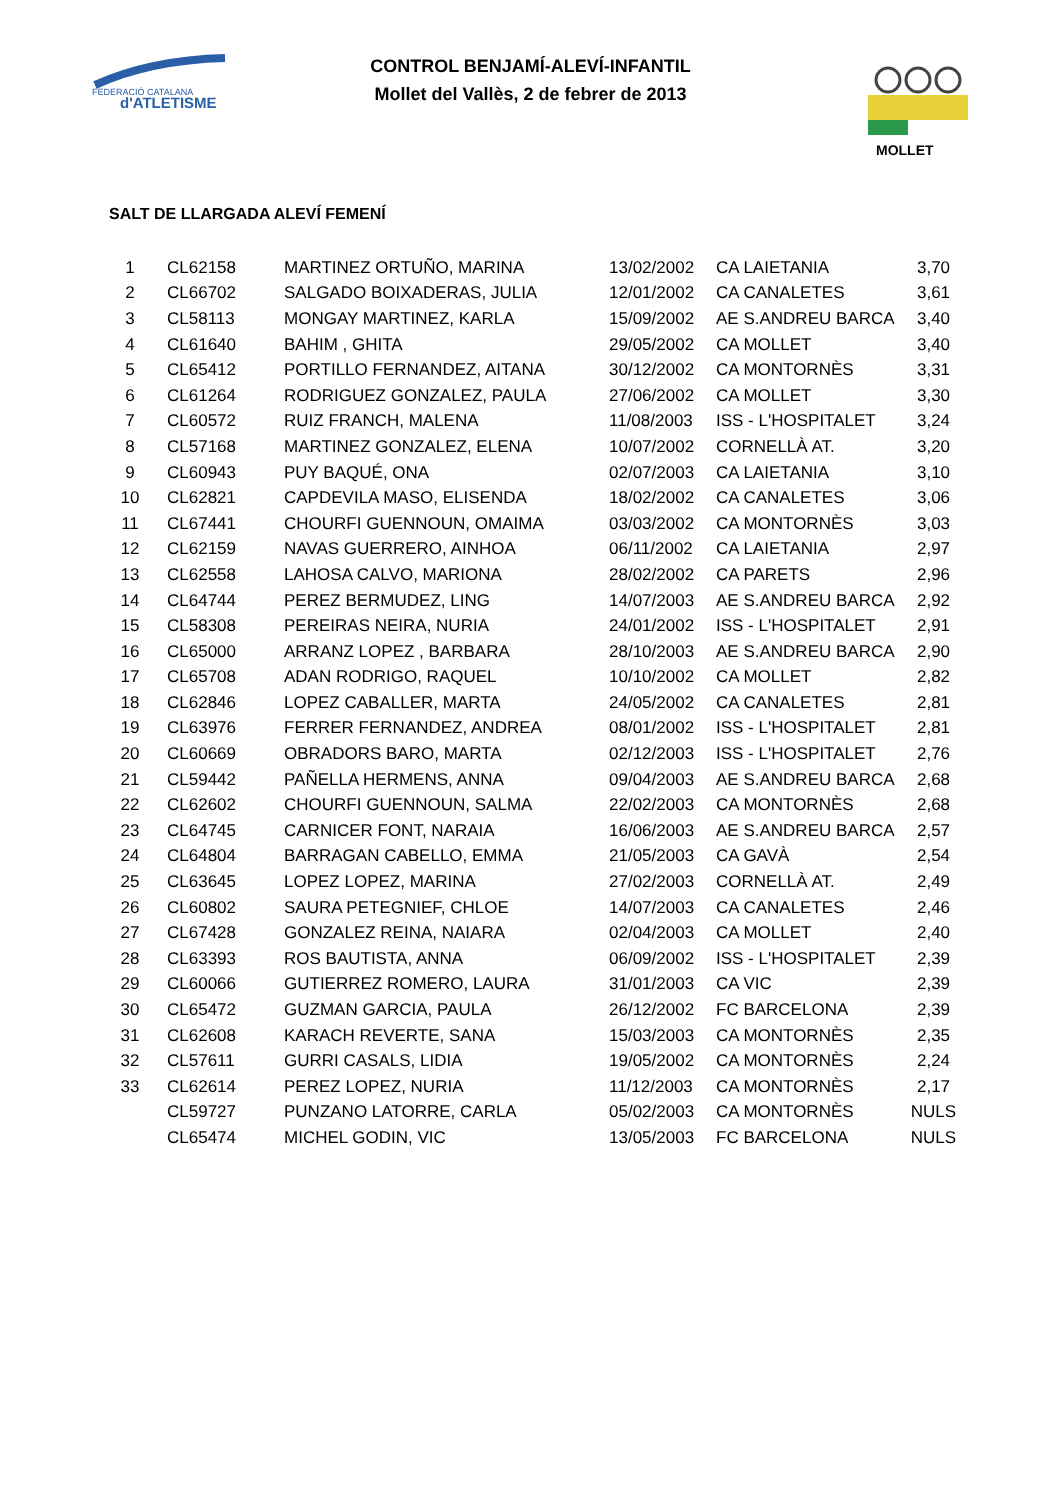FEDERACIÓ CATALANA
d'ATLETISME
CONTROL BENJAMÍ-ALEVÍ-INFANTIL
Mollet del Vallès, 2 de febrer de 2013
MOLLET
SALT DE LLARGADA ALEVÍ FEMENÍ
| 1 | CL62158 | MARTINEZ ORTUÑO, MARINA | 13/02/2002 | CA LAIETANIA | 3,70 |
| 2 | CL66702 | SALGADO BOIXADERAS, JULIA | 12/01/2002 | CA CANALETES | 3,61 |
| 3 | CL58113 | MONGAY MARTINEZ, KARLA | 15/09/2002 | AE S.ANDREU BARCA | 3,40 |
| 4 | CL61640 | BAHIM , GHITA | 29/05/2002 | CA MOLLET | 3,40 |
| 5 | CL65412 | PORTILLO FERNANDEZ, AITANA | 30/12/2002 | CA MONTORNÈS | 3,31 |
| 6 | CL61264 | RODRIGUEZ GONZALEZ, PAULA | 27/06/2002 | CA MOLLET | 3,30 |
| 7 | CL60572 | RUIZ FRANCH, MALENA | 11/08/2003 | ISS - L'HOSPITALET | 3,24 |
| 8 | CL57168 | MARTINEZ GONZALEZ, ELENA | 10/07/2002 | CORNELLÀ AT. | 3,20 |
| 9 | CL60943 | PUY BAQUÉ, ONA | 02/07/2003 | CA LAIETANIA | 3,10 |
| 10 | CL62821 | CAPDEVILA MASO, ELISENDA | 18/02/2002 | CA CANALETES | 3,06 |
| 11 | CL67441 | CHOURFI GUENNOUN, OMAIMA | 03/03/2002 | CA MONTORNÈS | 3,03 |
| 12 | CL62159 | NAVAS GUERRERO, AINHOA | 06/11/2002 | CA LAIETANIA | 2,97 |
| 13 | CL62558 | LAHOSA CALVO, MARIONA | 28/02/2002 | CA PARETS | 2,96 |
| 14 | CL64744 | PEREZ BERMUDEZ, LING | 14/07/2003 | AE S.ANDREU BARCA | 2,92 |
| 15 | CL58308 | PEREIRAS NEIRA, NURIA | 24/01/2002 | ISS - L'HOSPITALET | 2,91 |
| 16 | CL65000 | ARRANZ LOPEZ , BARBARA | 28/10/2003 | AE S.ANDREU BARCA | 2,90 |
| 17 | CL65708 | ADAN RODRIGO, RAQUEL | 10/10/2002 | CA MOLLET | 2,82 |
| 18 | CL62846 | LOPEZ CABALLER, MARTA | 24/05/2002 | CA CANALETES | 2,81 |
| 19 | CL63976 | FERRER FERNANDEZ, ANDREA | 08/01/2002 | ISS - L'HOSPITALET | 2,81 |
| 20 | CL60669 | OBRADORS BARO, MARTA | 02/12/2003 | ISS - L'HOSPITALET | 2,76 |
| 21 | CL59442 | PAÑELLA HERMENS, ANNA | 09/04/2003 | AE S.ANDREU BARCA | 2,68 |
| 22 | CL62602 | CHOURFI GUENNOUN, SALMA | 22/02/2003 | CA MONTORNÈS | 2,68 |
| 23 | CL64745 | CARNICER FONT, NARAIA | 16/06/2003 | AE S.ANDREU BARCA | 2,57 |
| 24 | CL64804 | BARRAGAN CABELLO, EMMA | 21/05/2003 | CA GAVÀ | 2,54 |
| 25 | CL63645 | LOPEZ LOPEZ, MARINA | 27/02/2003 | CORNELLÀ AT. | 2,49 |
| 26 | CL60802 | SAURA PETEGNIEF, CHLOE | 14/07/2003 | CA CANALETES | 2,46 |
| 27 | CL67428 | GONZALEZ REINA, NAIARA | 02/04/2003 | CA MOLLET | 2,40 |
| 28 | CL63393 | ROS BAUTISTA, ANNA | 06/09/2002 | ISS - L'HOSPITALET | 2,39 |
| 29 | CL60066 | GUTIERREZ ROMERO, LAURA | 31/01/2003 | CA VIC | 2,39 |
| 30 | CL65472 | GUZMAN GARCIA, PAULA | 26/12/2002 | FC BARCELONA | 2,39 |
| 31 | CL62608 | KARACH REVERTE, SANA | 15/03/2003 | CA MONTORNÈS | 2,35 |
| 32 | CL57611 | GURRI CASALS, LIDIA | 19/05/2002 | CA MONTORNÈS | 2,24 |
| 33 | CL62614 | PEREZ LOPEZ, NURIA | 11/12/2003 | CA MONTORNÈS | 2,17 |
| | CL59727 | PUNZANO LATORRE, CARLA | 05/02/2003 | CA MONTORNÈS | NULS |
| | CL65474 | MICHEL GODIN, VIC | 13/05/2003 | FC BARCELONA | NULS |